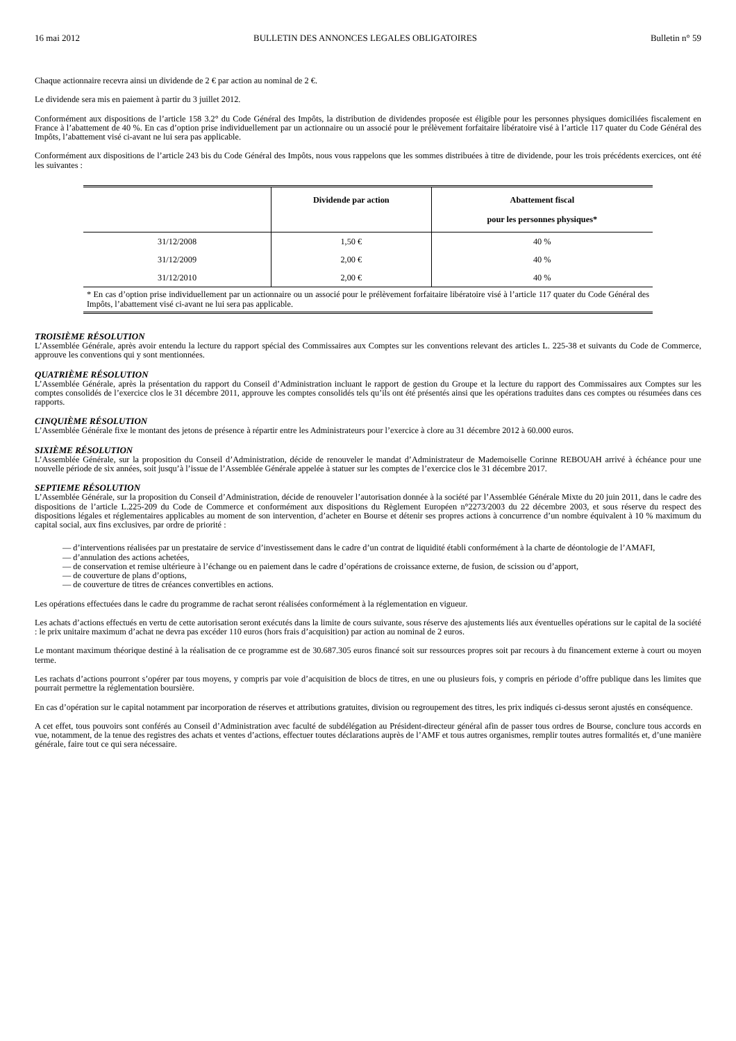16 mai 2012 BULLETIN DES ANNONCES LEGALES OBLIGATOIRES Bulletin n° 59
Chaque actionnaire recevra ainsi un dividende de 2 € par action au nominal de 2 €.
Le dividende sera mis en paiement à partir du 3 juillet 2012.
Conformément aux dispositions de l’article 158 3.2° du Code Général des Impôts, la distribution de dividendes proposée est éligible pour les personnes physiques domiciliées fiscalement en France à l’abattement de 40 %. En cas d’option prise individuellement par un actionnaire ou un associé pour le prélèvement forfaitaire libératoire visé à l’article 117 quater du Code Général des Impôts, l’abattement visé ci-avant ne lui sera pas applicable.
Conformément aux dispositions de l’article 243 bis du Code Général des Impôts, nous vous rappelons que les sommes distribuées à titre de dividende, pour les trois précédents exercices, ont été les suivantes :
| | Dividende par action | Abattement fiscal pour les personnes physiques* |
| --- | --- | --- |
| 31/12/2008 | 1,50 € | 40 % |
| 31/12/2009 | 2,00 € | 40 % |
| 31/12/2010 | 2,00 € | 40 % |
| * En cas d’option prise individuellement par un actionnaire ou un associé pour le prélèvement forfaitaire libératoire visé à l’article 117 quater du Code Général des Impôts, l’abattement visé ci-avant ne lui sera pas applicable. | | |
TROISIÈME RÉSOLUTION
L’Assemblée Générale, après avoir entendu la lecture du rapport spécial des Commissaires aux Comptes sur les conventions relevant des articles L. 225-38 et suivants du Code de Commerce, approuve les conventions qui y sont mentionnées.
QUATRIÈME RÉSOLUTION
L’Assemblée Générale, après la présentation du rapport du Conseil d’Administration incluant le rapport de gestion du Groupe et la lecture du rapport des Commissaires aux Comptes sur les comptes consolidés de l’exercice clos le 31 décembre 2011, approuve les comptes consolidés tels qu’ils ont été présentés ainsi que les opérations traduites dans ces comptes ou résumées dans ces rapports.
CINQUIÈME RÉSOLUTION
L’Assemblée Générale fixe le montant des jetons de présence à répartir entre les Administrateurs pour l’exercice à clore au 31 décembre 2012 à 60.000 euros.
SIXIÈME RÉSOLUTION
L’Assemblée Générale, sur la proposition du Conseil d’Administration, décide de renouveler le mandat d’Administrateur de Mademoiselle Corinne REBOUAH arrivé à échéance pour une nouvelle période de six années, soit jusqu’à l’issue de l’Assemblée Générale appelée à statuer sur les comptes de l’exercice clos le 31 décembre 2017.
SEPTIEME RÉSOLUTION
L’Assemblée Générale, sur la proposition du Conseil d’Administration, décide de renouveler l’autorisation donnée à la société par l’Assemblée Générale Mixte du 20 juin 2011, dans le cadre des dispositions de l’article L.225-209 du Code de Commerce et conformément aux dispositions du Règlement Européen n°2273/2003 du 22 décembre 2003, et sous réserve du respect des dispositions légales et réglementaires applicables au moment de son intervention, d’acheter en Bourse et détenir ses propres actions à concurrence d’un nombre équivalent à 10 % maximum du capital social, aux fins exclusives, par ordre de priorité :
— d’interventions réalisées par un prestataire de service d’investissement dans le cadre d’un contrat de liquidité établi conformément à la charte de déontologie de l’AMAFI,
— d’annulation des actions achetées,
— de conservation et remise ultérieure à l’échange ou en paiement dans le cadre d’opérations de croissance externe, de fusion, de scission ou d’apport,
— de couverture de plans d’options,
— de couverture de titres de créances convertibles en actions.
Les opérations effectuées dans le cadre du programme de rachat seront réalisées conformément à la réglementation en vigueur.
Les achats d’actions effectués en vertu de cette autorisation seront exécutés dans la limite de cours suivante, sous réserve des ajustements liés aux éventuelles opérations sur le capital de la société : le prix unitaire maximum d’achat ne devra pas excéder 110 euros (hors frais d’acquisition) par action au nominal de 2 euros.
Le montant maximum théorique destiné à la réalisation de ce programme est de 30.687.305 euros financé soit sur ressources propres soit par recours à du financement externe à court ou moyen terme.
Les rachats d’actions pourront s’opérer par tous moyens, y compris par voie d’acquisition de blocs de titres, en une ou plusieurs fois, y compris en période d’offre publique dans les limites que pourrait permettre la réglementation boursière.
En cas d’opération sur le capital notamment par incorporation de réserves et attributions gratuites, division ou regroupement des titres, les prix indiqués ci-dessus seront ajustés en conséquence.
A cet effet, tous pouvoirs sont conférés au Conseil d’Administration avec faculté de subdélégation au Président-directeur général afin de passer tous ordres de Bourse, conclure tous accords en vue, notamment, de la tenue des registres des achats et ventes d’actions, effectuer toutes déclarations auprès de l’AMF et tous autres organismes, remplir toutes autres formalités et, d’une manière générale, faire tout ce qui sera nécessaire.